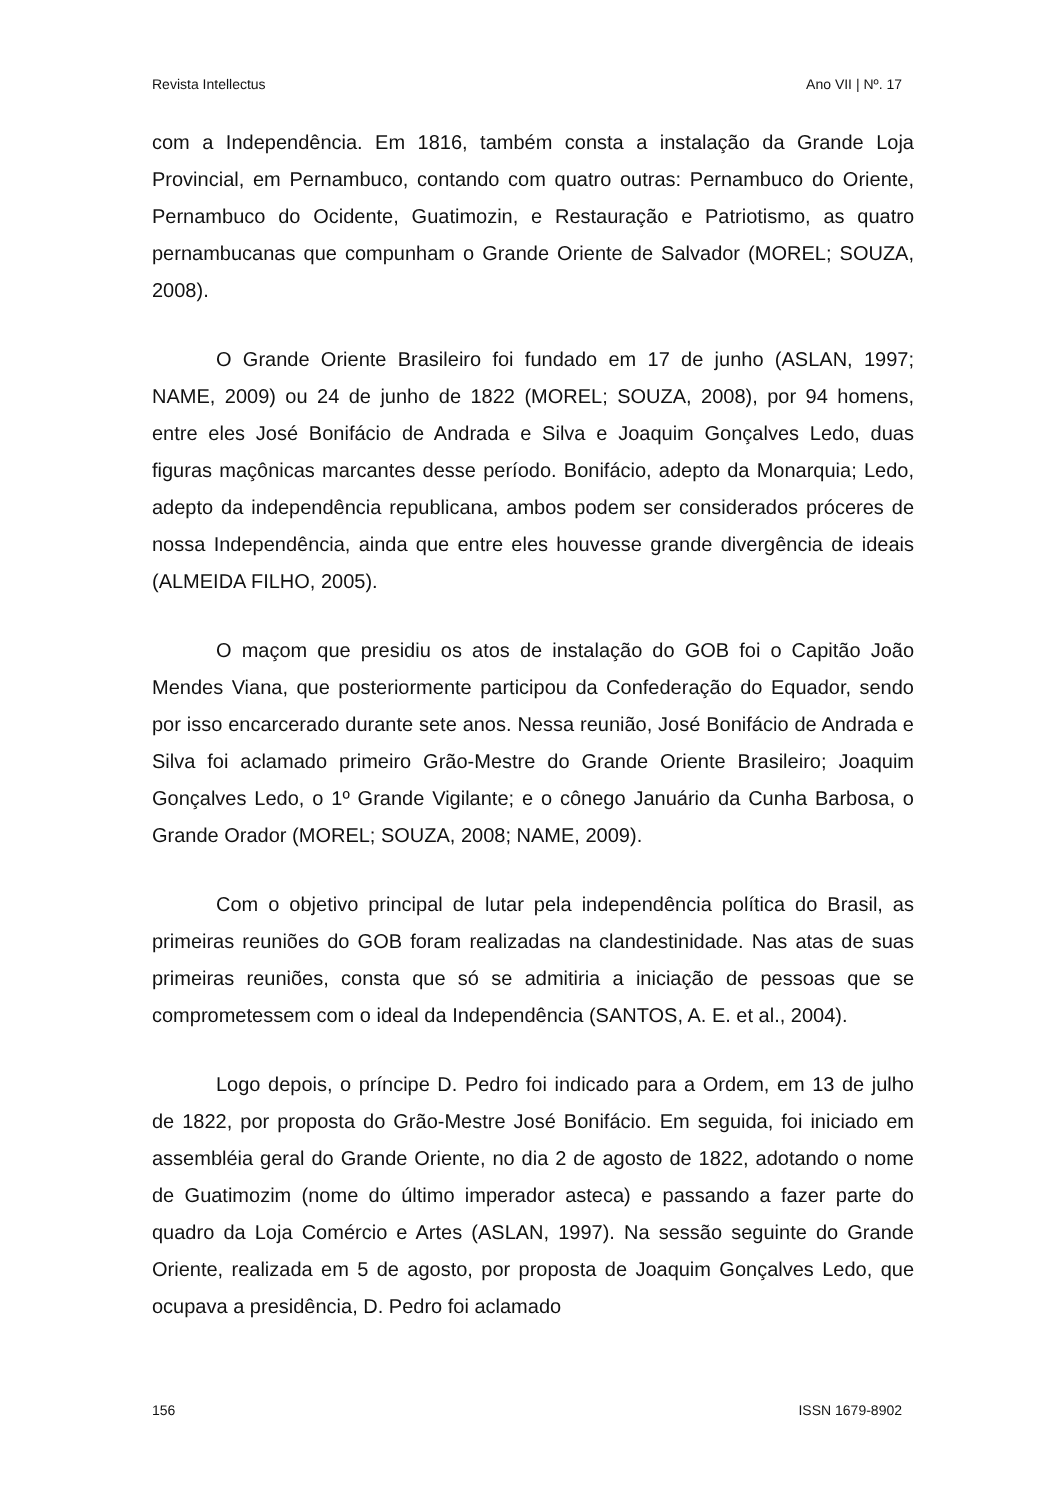Revista Intellectus Ano VII | Nº. 17
com a Independência. Em 1816, também consta a instalação da Grande Loja Provincial, em Pernambuco, contando com quatro outras: Pernambuco do Oriente, Pernambuco do Ocidente, Guatimozin, e Restauração e Patriotismo, as quatro pernambucanas que compunham o Grande Oriente de Salvador (MOREL; SOUZA, 2008).
O Grande Oriente Brasileiro foi fundado em 17 de junho (ASLAN, 1997; NAME, 2009) ou 24 de junho de 1822 (MOREL; SOUZA, 2008), por 94 homens, entre eles José Bonifácio de Andrada e Silva e Joaquim Gonçalves Ledo, duas figuras maçônicas marcantes desse período. Bonifácio, adepto da Monarquia; Ledo, adepto da independência republicana, ambos podem ser considerados próceres de nossa Independência, ainda que entre eles houvesse grande divergência de ideais (ALMEIDA FILHO, 2005).
O maçom que presidiu os atos de instalação do GOB foi o Capitão João Mendes Viana, que posteriormente participou da Confederação do Equador, sendo por isso encarcerado durante sete anos. Nessa reunião, José Bonifácio de Andrada e Silva foi aclamado primeiro Grão-Mestre do Grande Oriente Brasileiro; Joaquim Gonçalves Ledo, o 1º Grande Vigilante; e o cônego Januário da Cunha Barbosa, o Grande Orador (MOREL; SOUZA, 2008; NAME, 2009).
Com o objetivo principal de lutar pela independência política do Brasil, as primeiras reuniões do GOB foram realizadas na clandestinidade. Nas atas de suas primeiras reuniões, consta que só se admitiria a iniciação de pessoas que se comprometessem com o ideal da Independência (SANTOS, A. E. et al., 2004).
Logo depois, o príncipe D. Pedro foi indicado para a Ordem, em 13 de julho de 1822, por proposta do Grão-Mestre José Bonifácio. Em seguida, foi iniciado em assembléia geral do Grande Oriente, no dia 2 de agosto de 1822, adotando o nome de Guatimozim (nome do último imperador asteca) e passando a fazer parte do quadro da Loja Comércio e Artes (ASLAN, 1997). Na sessão seguinte do Grande Oriente, realizada em 5 de agosto, por proposta de Joaquim Gonçalves Ledo, que ocupava a presidência, D. Pedro foi aclamado
156 ISSN 1679-8902